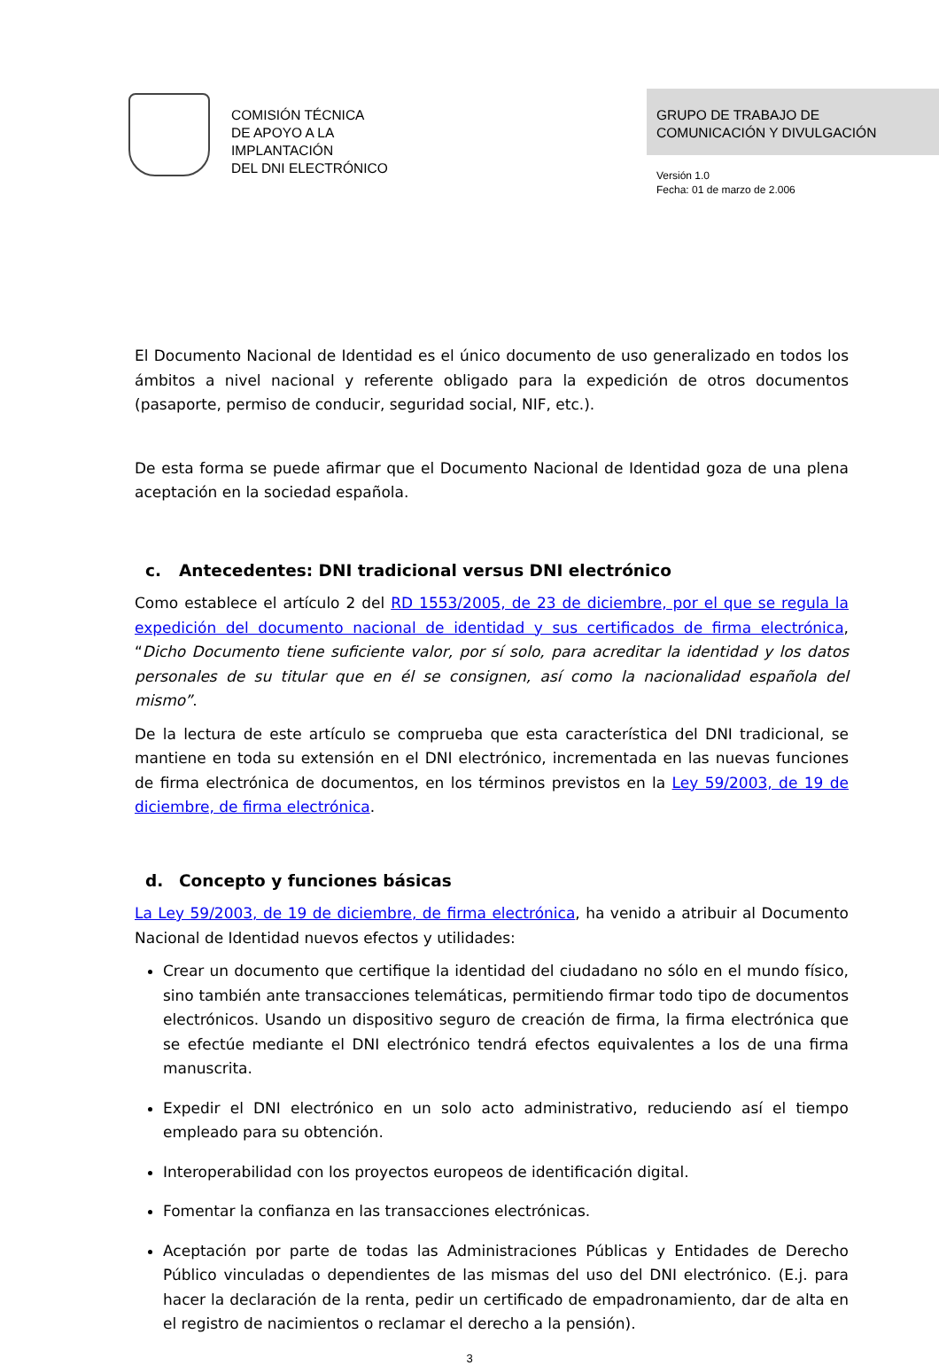COMISIÓN TÉCNICA
DE APOYO A LA
IMPLANTACIÓN
DEL DNI ELECTRÓNICO
GRUPO DE TRABAJO DE
COMUNICACIÓN Y DIVULGACIÓN
Versión 1.0
Fecha: 01 de marzo de 2.006
El Documento Nacional de Identidad es el único documento de uso generalizado en todos los ámbitos a nivel nacional y referente obligado para la expedición de otros documentos (pasaporte, permiso de conducir, seguridad social, NIF, etc.).
De esta forma se puede afirmar que el Documento Nacional de Identidad goza de una plena aceptación en la sociedad española.
c. Antecedentes: DNI tradicional versus DNI electrónico
Como establece el artículo 2 del RD 1553/2005, de 23 de diciembre, por el que se regula la expedición del documento nacional de identidad y sus certificados de firma electrónica, “Dicho Documento tiene suficiente valor, por sí solo, para acreditar la identidad y los datos personales de su titular que en él se consignen, así como la nacionalidad española del mismo”.
De la lectura de este artículo se comprueba que esta característica del DNI tradicional, se mantiene en toda su extensión en el DNI electrónico, incrementada en las nuevas funciones de firma electrónica de documentos, en los términos previstos en la Ley 59/2003, de 19 de diciembre, de firma electrónica.
d. Concepto y funciones básicas
La Ley 59/2003, de 19 de diciembre, de firma electrónica, ha venido a atribuir al Documento Nacional de Identidad nuevos efectos y utilidades:
Crear un documento que certifique la identidad del ciudadano no sólo en el mundo físico, sino también ante transacciones telemáticas, permitiendo firmar todo tipo de documentos electrónicos. Usando un dispositivo seguro de creación de firma, la firma electrónica que se efectúe mediante el DNI electrónico tendrá efectos equivalentes a los de una firma manuscrita.
Expedir el DNI electrónico en un solo acto administrativo, reduciendo así el tiempo empleado para su obtención.
Interoperabilidad con los proyectos europeos de identificación digital.
Fomentar la confianza en las transacciones electrónicas.
Aceptación por parte de todas las Administraciones Públicas y Entidades de Derecho Público vinculadas o dependientes de las mismas del uso del DNI electrónico. (E.j. para hacer la declaración de la renta, pedir un certificado de empadronamiento, dar de alta en el registro de nacimientos o reclamar el derecho a la pensión).
3